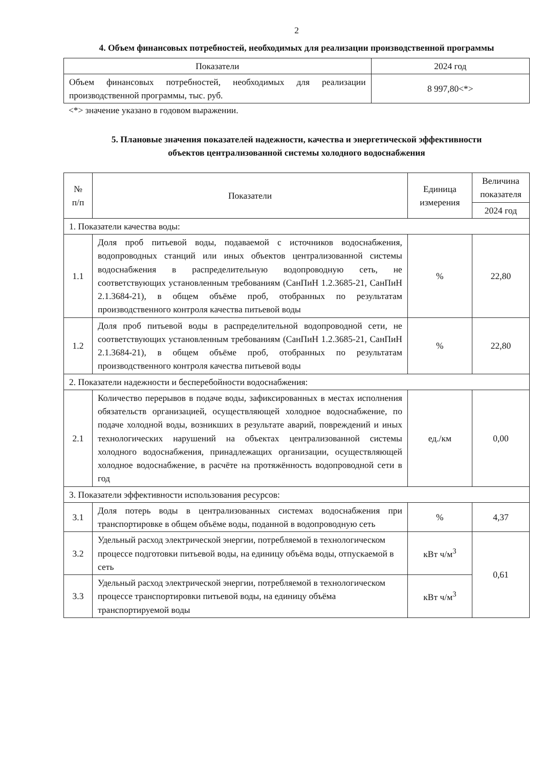2
4. Объем финансовых потребностей, необходимых для реализации производственной программы
| Показатели | 2024 год |
| --- | --- |
| Объем финансовых потребностей, необходимых для реализации производственной программы, тыс. руб. | 8 997,80<*> |
<*> значение указано в годовом выражении.
5. Плановые значения показателей надежности, качества и энергетической эффективности
объектов централизованной системы холодного водоснабжения
| № п/п | Показатели | Единица измерения | Величина показателя |
| --- | --- | --- | --- |
| | | | 2024 год |
| 1. Показатели качества воды: | | | |
| 1.1 | Доля проб питьевой воды, подаваемой с источников водоснабжения, водопроводных станций или иных объектов централизованной системы водоснабжения в распределительную водопроводную сеть, не соответствующих установленным требованиям (СанПиН 1.2.3685-21, СанПиН 2.1.3684-21), в общем объёме проб, отобранных по результатам производственного контроля качества питьевой воды | % | 22,80 |
| 1.2 | Доля проб питьевой воды в распределительной водопроводной сети, не соответствующих установленным требованиям (СанПиН 1.2.3685-21, СанПиН 2.1.3684-21), в общем объёме проб, отобранных по результатам производственного контроля качества питьевой воды | % | 22,80 |
| 2. Показатели надежности и бесперебойности водоснабжения: | | | |
| 2.1 | Количество перерывов в подаче воды, зафиксированных в местах исполнения обязательств организацией, осуществляющей холодное водоснабжение, по подаче холодной воды, возникших в результате аварий, повреждений и иных технологических нарушений на объектах централизованной системы холодного водоснабжения, принадлежащих организации, осуществляющей холодное водоснабжение, в расчёте на протяжённость водопроводной сети в год | ед./км | 0,00 |
| 3. Показатели эффективности использования ресурсов: | | | |
| 3.1 | Доля потерь воды в централизованных системах водоснабжения при транспортировке в общем объёме воды, поданной в водопроводную сеть | % | 4,37 |
| 3.2 | Удельный расход электрической энергии, потребляемой в технологическом процессе подготовки питьевой воды, на единицу объёма воды, отпускаемой в сеть | кВт ч/м<sup>3</sup> | 0,61 |
| 3.3 | Удельный расход электрической энергии, потребляемой в технологическом процессе транспортировки питьевой воды, на единицу объёма транспортируемой воды | кВт ч/м<sup>3</sup> | |